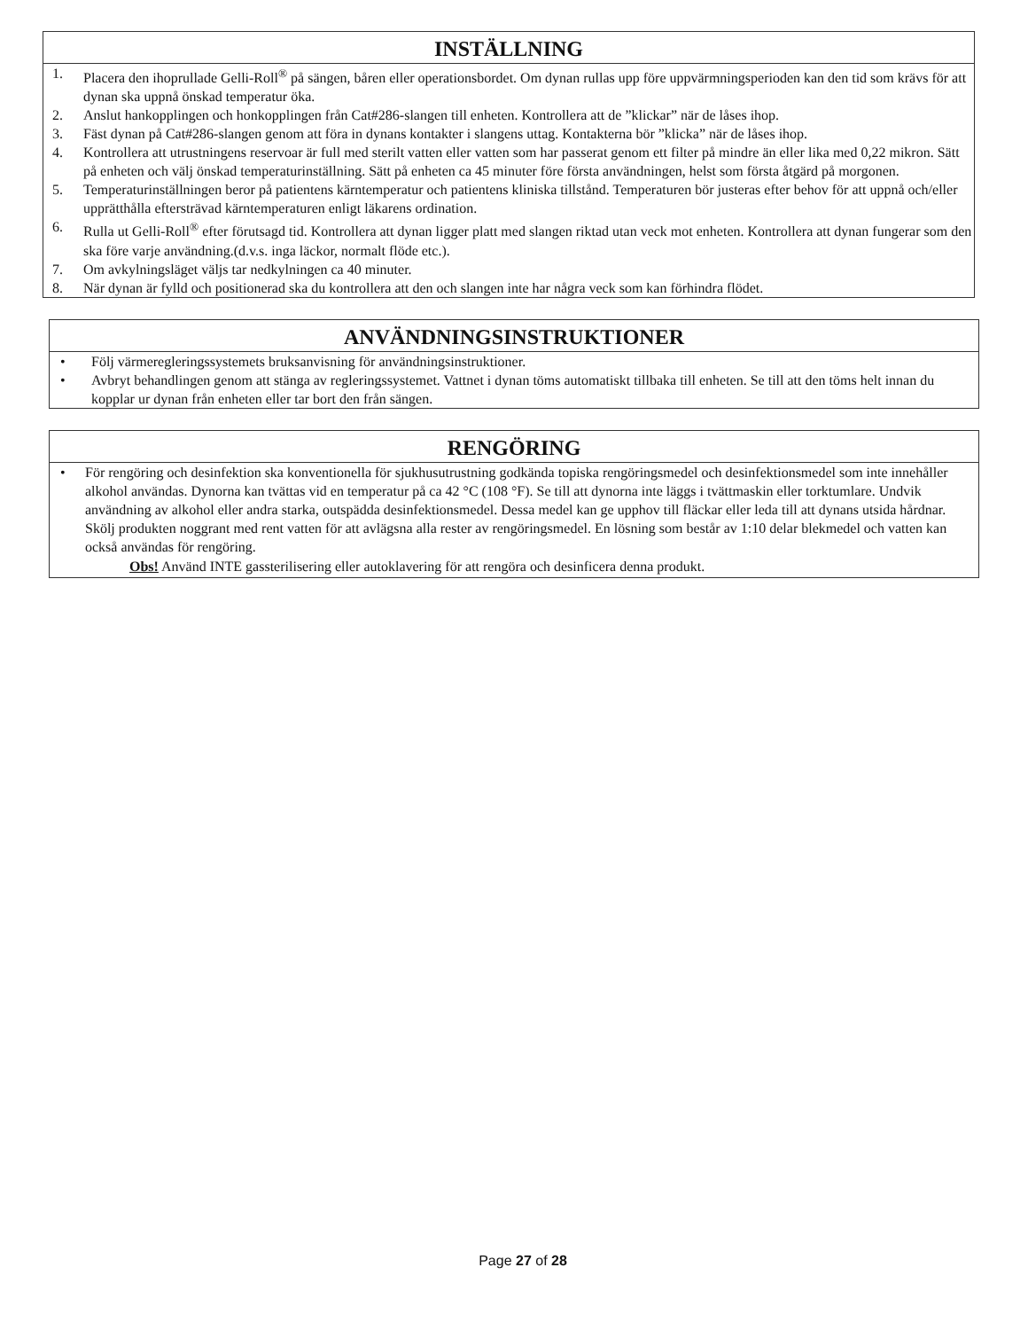INSTÄLLNING
1. Placera den ihoprullade Gelli-Roll<sup>®</sup> på sängen, båren eller operationsbordet. Om dynan rullas upp före uppvärmningsperioden kan den tid som krävs för att dynan ska uppnå önskad temperatur öka.
2. Anslut hankopplingen och honkopplingen från Cat#286-slangen till enheten. Kontrollera att de ”klickar” när de låses ihop.
3. Fäst dynan på Cat#286-slangen genom att föra in dynans kontakter i slangens uttag. Kontakterna bör ”klicka” när de låses ihop.
4. Kontrollera att utrustningens reservoar är full med sterilt vatten eller vatten som har passerat genom ett filter på mindre än eller lika med 0,22 mikron. Sätt på enheten och välj önskad temperaturinställning. Sätt på enheten ca 45 minuter före första användningen, helst som första åtgärd på morgonen.
5. Temperaturinställningen beror på patientens kärntemperatur och patientens kliniska tillstånd. Temperaturen bör justeras efter behov för att uppnå och/eller upprätthålla eftersträvad kärntemperaturen enligt läkarens ordination.
6. Rulla ut Gelli-Roll<sup>®</sup> efter förutsagd tid. Kontrollera att dynan ligger platt med slangen riktad utan veck mot enheten. Kontrollera att dynan fungerar som den ska före varje användning.(d.v.s. inga läckor, normalt flöde etc.).
7. Om avkylningsläget väljs tar nedkylningen ca 40 minuter.
8. När dynan är fylld och positionerad ska du kontrollera att den och slangen inte har några veck som kan förhindra flödet.
ANVÄNDNINGSINSTRUKTIONER
• Följ värmeregleringssystemets bruksanvisning för användningsinstruktioner.
• Avbryt behandlingen genom att stänga av regleringssystemet. Vattnet i dynan töms automatiskt tillbaka till enheten. Se till att den töms helt innan du kopplar ur dynan från enheten eller tar bort den från sängen.
RENGÖRING
• För rengöring och desinfektion ska konventionella för sjukhusutrustning godkända topiska rengöringsmedel och desinfektionsmedel som inte innehåller alkohol användas. Dynorna kan tvättas vid en temperatur på ca 42 °C (108 °F). Se till att dynorna inte läggs i tvättmaskin eller torktumlare. Undvik användning av alkohol eller andra starka, outspädda desinfektionsmedel. Dessa medel kan ge upphov till fläckar eller leda till att dynans utsida hårdnar. Skölj produkten noggrant med rent vatten för att avlägsna alla rester av rengöringsmedel. En lösning som består av 1:10 delar blekmedel och vatten kan också användas för rengöring.
Obs! Använd INTE gassterilisering eller autoklavering för att rengöra och desinficera denna produkt.
Page 27 of 28